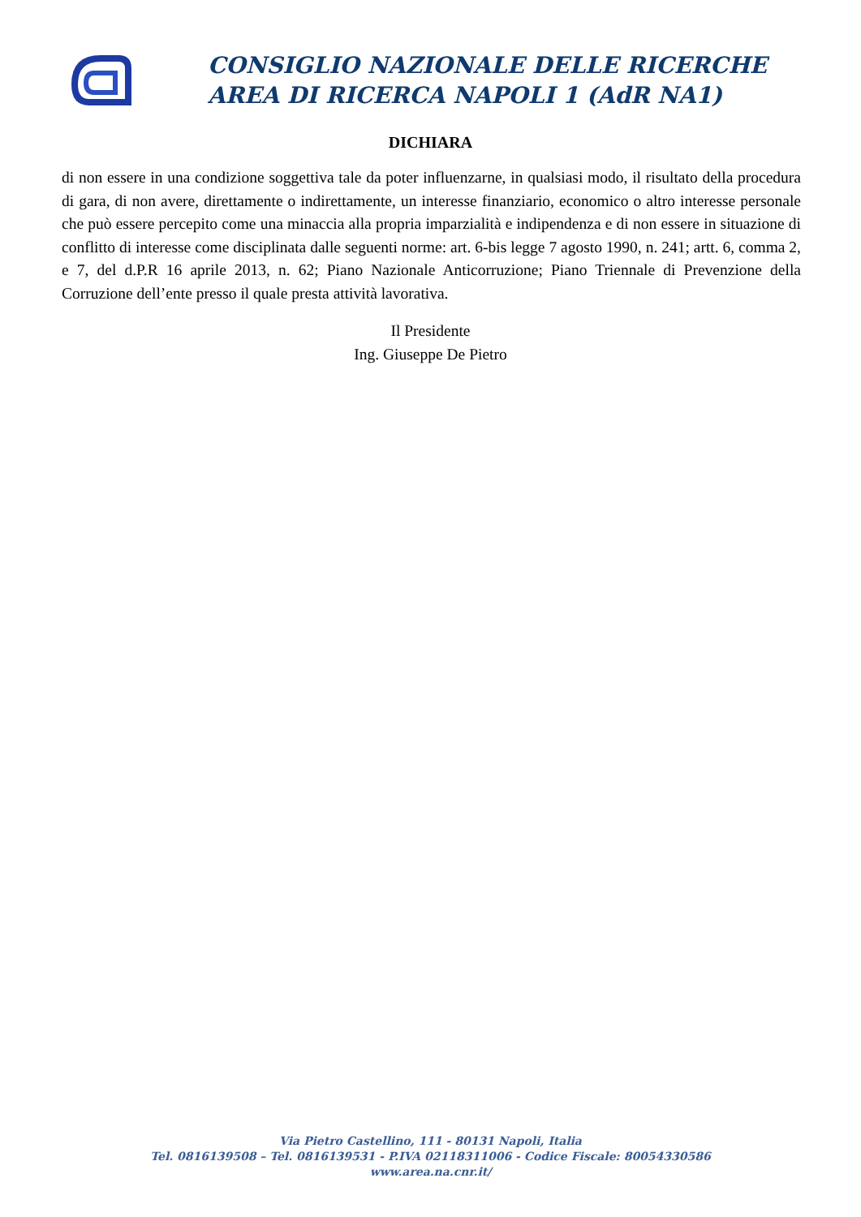CONSIGLIO NAZIONALE DELLE RICERCHE
AREA DI RICERCA NAPOLI 1 (AdR NA1)
DICHIARA
di non essere in una condizione soggettiva tale da poter influenzarne, in qualsiasi modo, il risultato della procedura di gara, di non avere, direttamente o indirettamente, un interesse finanziario, economico o altro interesse personale che può essere percepito come una minaccia alla propria imparzialità e indipendenza e di non essere in situazione di conflitto di interesse come disciplinata dalle seguenti norme: art. 6-bis legge 7 agosto 1990, n. 241; artt. 6, comma 2, e 7, del d.P.R 16 aprile 2013, n. 62; Piano Nazionale Anticorruzione; Piano Triennale di Prevenzione della Corruzione dell’ente presso il quale presta attività lavorativa.
Il Presidente
Ing. Giuseppe De Pietro
Via Pietro Castellino, 111 - 80131 Napoli, Italia
Tel. 0816139508 – Tel. 0816139531 - P.IVA 02118311006 - Codice Fiscale: 80054330586
www.area.na.cnr.it/